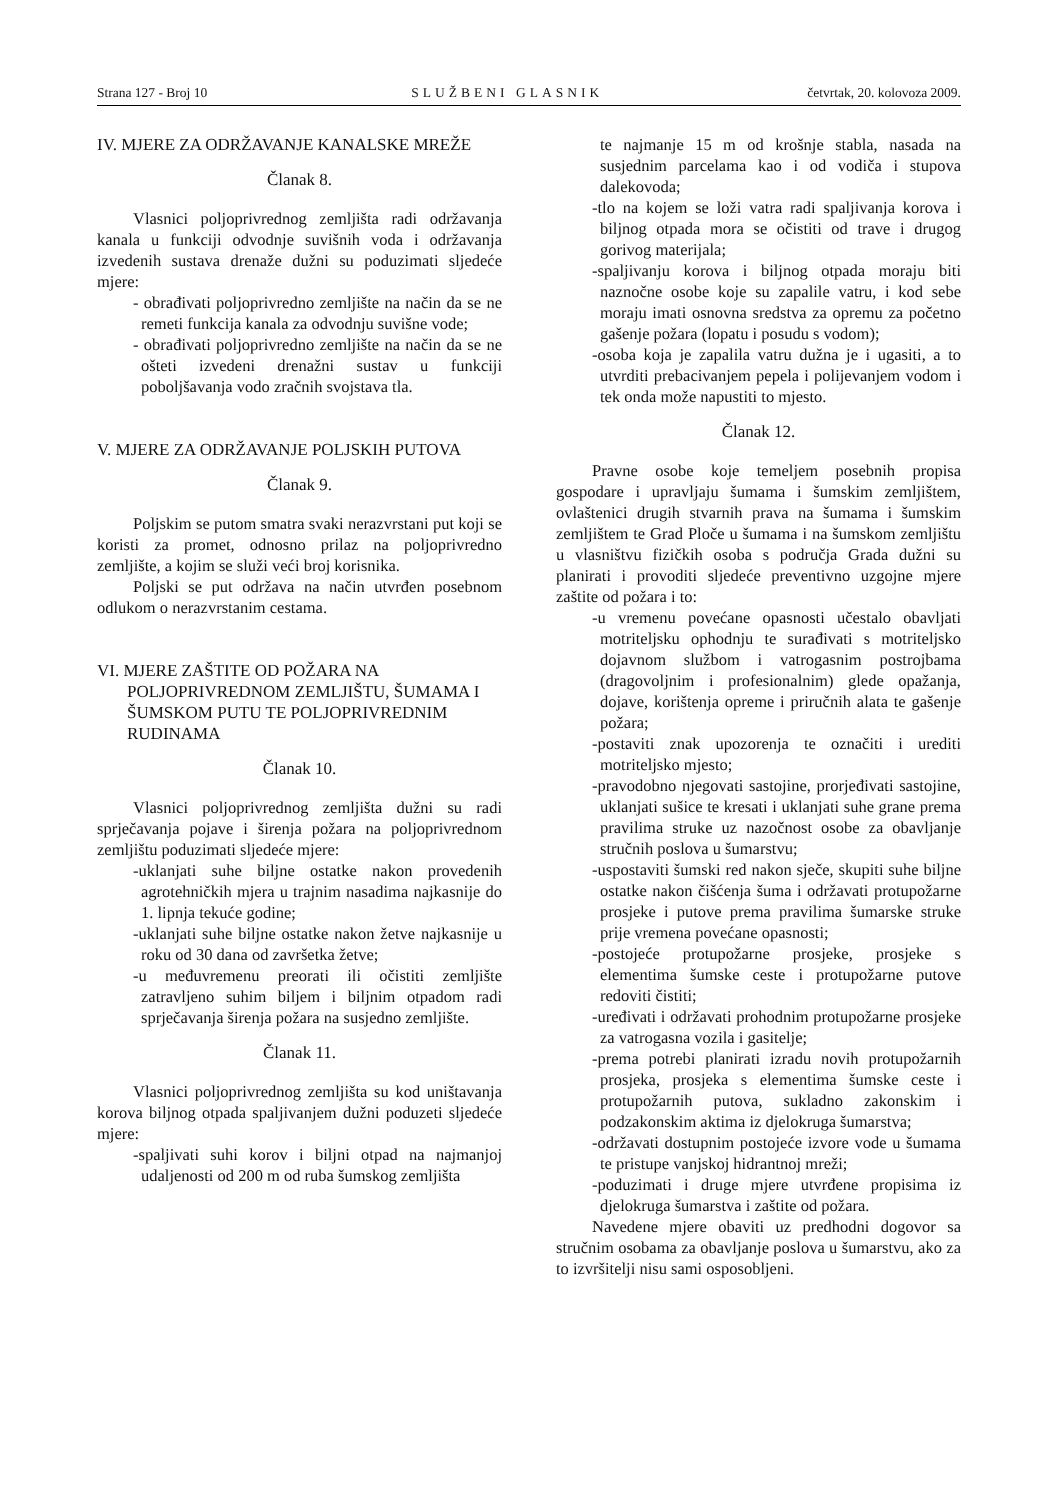Strana 127 - Broj 10 SLUŽBENI GLASNIK četvrtak, 20. kolovoza 2009.
IV. MJERE ZA ODRŽAVANJE KANALSKE MREŽE
Članak 8.
Vlasnici poljoprivrednog zemljišta radi održavanja kanala u funkciji odvodnje suvišnih voda i održavanja izvedenih sustava drenaže dužni su poduzimati sljedeće mjere:
- obrađivati poljoprivredno zemljište na način da se ne remeti funkcija kanala za odvodnju suvišne vode;
- obrađivati poljoprivredno zemljište na način da se ne ošteti izvedeni drenažni sustav u funkciji poboljšavanja vodo zračnih svojstava tla.
V. MJERE ZA ODRŽAVANJE POLJSKIH PUTOVA
Članak 9.
Poljskim se putom smatra svaki nerazvrstani put koji se koristi za promet, odnosno prilaz na poljoprivredno zemljište, a kojim se služi veći broj korisnika.
Poljski se put održava na način utvrđen posebnom odlukom o nerazvrstanim cestama.
VI. MJERE ZAŠTITE OD POŽARA NA POLJOPRIVREDNOM ZEMLJIŠTU, ŠUMAMA I ŠUMSKOM PUTU TE POLJOPRIVREDNIM RUDINAMA
Članak 10.
Vlasnici poljoprivrednog zemljišta dužni su radi sprječavanja pojave i širenja požara na poljoprivrednom zemljištu poduzimati sljedeće mjere:
-uklanjati suhe biljne ostatke nakon provedenih agrotehničkih mjera u trajnim nasadima najkasnije do 1. lipnja tekuće godine;
-uklanjati suhe biljne ostatke nakon žetve najkasnije u roku od 30 dana od završetka žetve;
-u međuvremenu preorati ili očistiti zemljište zatravljeno suhim biljem i biljnim otpadom radi sprječavanja širenja požara na susjedno zemljište.
Članak 11.
Vlasnici poljoprivrednog zemljišta su kod uništavanja korova biljnog otpada spaljivanjem dužni poduzeti sljedeće mjere:
-spaljivati suhi korov i biljni otpad na najmanjoj udaljenosti od 200 m od ruba šumskog zemljišta
te najmanje 15 m od krošnje stabla, nasada na susjednim parcelama kao i od vodiča i stupova dalekovoda;
-tlo na kojem se loži vatra radi spaljivanja korova i biljnog otpada mora se očistiti od trave i drugog gorivog materijala;
-spaljivanju korova i biljnog otpada moraju biti naznočne osobe koje su zapalile vatru, i kod sebe moraju imati osnovna sredstva za opremu za početno gašenje požara (lopatu i posudu s vodom);
-osoba koja je zapalila vatru dužna je i ugasiti, a to utvrditi prebacivanjem pepela i polijevanjem vodom i tek onda može napustiti to mjesto.
Članak 12.
Pravne osobe koje temeljem posebnih propisa gospodare i upravljaju šumama i šumskim zemljištem, ovlaštenici drugih stvarnih prava na šumama i šumskim zemljištem te Grad Ploče u šumama i na šumskom zemljištu u vlasništvu fizičkih osoba s područja Grada dužni su planirati i provoditi sljedeće preventivno uzgojne mjere zaštite od požara i to:
-u vremenu povećane opasnosti učestalo obavljati motriteljsku ophodnju te surađivati s motriteljsko dojavnom službom i vatrogasnim postrojbama (dragovoljnim i profesionalnim) glede opažanja, dojave, korištenja opreme i priručnih alata te gašenje požara;
-postaviti znak upozorenja te označiti i urediti motriteljsko mjesto;
-pravodobno njegovati sastojine, prorjeđivati sastojine, uklanjati sušice te kresati i uklanjati suhe grane prema pravilima struke uz nazočnost osobe za obavljanje stručnih poslova u šumarstvu;
-uspostaviti šumski red nakon sječe, skupiti suhe biljne ostatke nakon čišćenja šuma i održavati protupožarne prosjeke i putove prema pravilima šumarske struke prije vremena povećane opasnosti;
-postojeće protupožarne prosjeke, prosjeke s elementima šumske ceste i protupožarne putove redoviti čistiti;
-uređivati i održavati prohodnim protupožarne prosjeke za vatrogasna vozila i gasitelje;
-prema potrebi planirati izradu novih protupožarnih prosjeka, prosjeka s elementima šumske ceste i protupožarnih putova, sukladno zakonskim i podzakonskim aktima iz djelokruga šumarstva;
-održavati dostupnim postojeće izvore vode u šumama te pristupe vanjskoj hidrantnoj mreži;
-poduzimati i druge mjere utvrđene propisima iz djelokruga šumarstva i zaštite od požara.
Navedene mjere obaviti uz predhodni dogovor sa stručnim osobama za obavljanje poslova u šumarstvu, ako za to izvršitelji nisu sami osposobljeni.